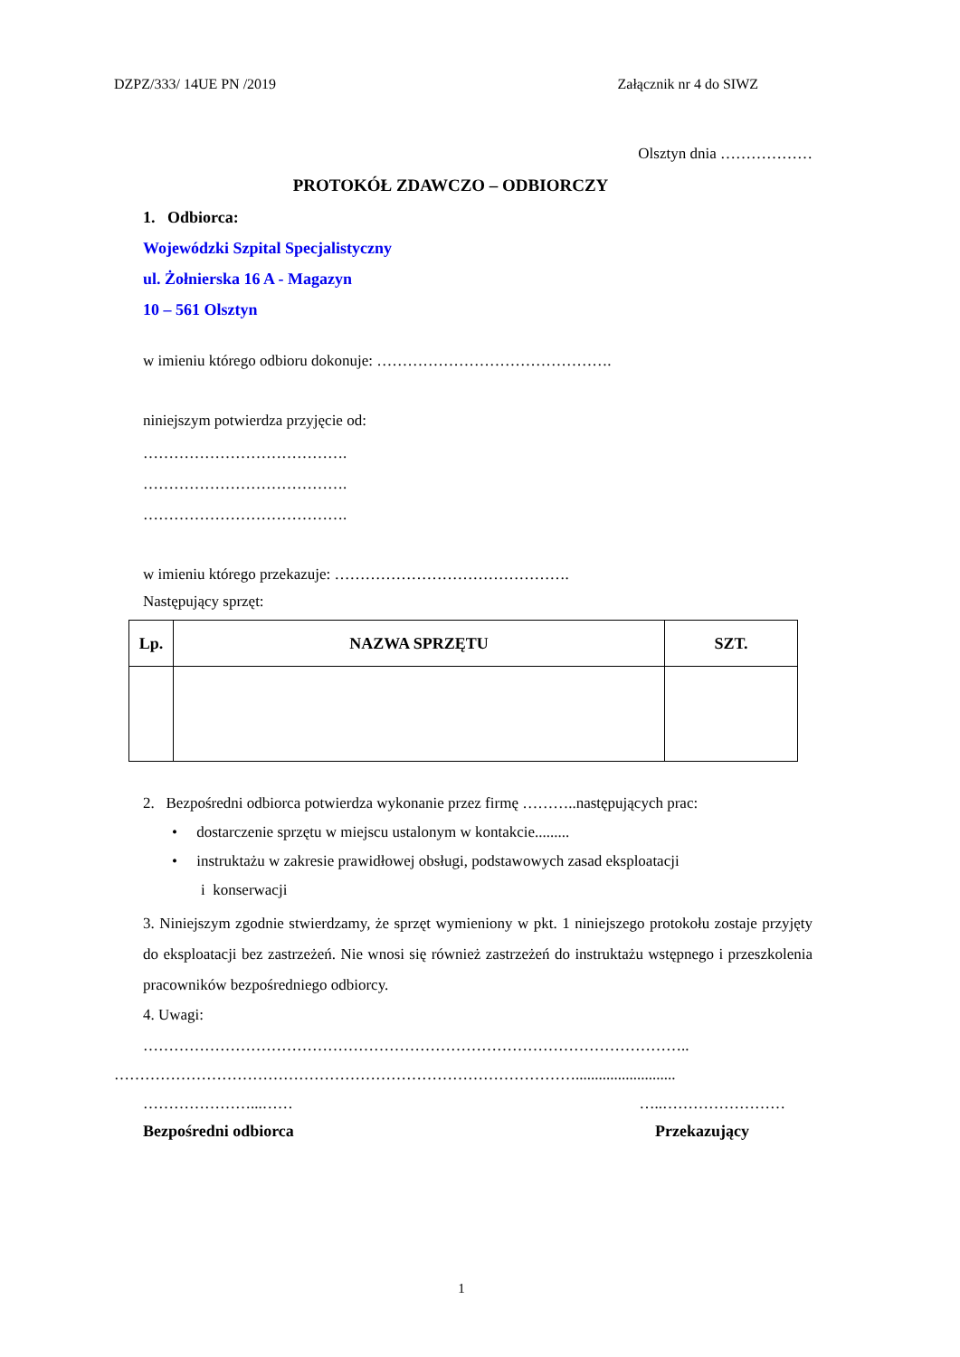DZPZ/333/ 14UE PN /2019 Załącznik nr 4 do SIWZ
Olsztyn dnia ………………
PROTOKÓŁ ZDAWCZO – ODBIORCZY
1. Odbiorca:
Wojewódzki Szpital Specjalistyczny
ul. Żołnierska 16 A - Magazyn
10 – 561 Olsztyn
w imieniu którego odbioru dokonuje: ……………………………………….
niniejszym potwierdza przyjęcie od:
………………………………….
………………………………….
………………………………….
w imieniu którego przekazuje: ……………………………………….
Następujący sprzęt:
| Lp. | NAZWA SPRZĘTU | SZT. |
| --- | --- | --- |
2. Bezpośredni odbiorca potwierdza wykonanie przez firmę ………..następujących prac:
• dostarczenie sprzętu w miejscu ustalonym w kontakcie.........
• instruktażu w zakresie prawidłowej obsługi, podstawowych zasad eksploatacji
i konserwacji
3. Niniejszym zgodnie stwierdzamy, że sprzęt wymieniony w pkt. 1 niniejszego protokołu zostaje przyjęty do eksploatacji bez zastrzeżeń. Nie wnosi się również zastrzeżeń do instruktażu wstępnego i przeszkolenia pracowników bezpośredniego odbiorcy.
4. Uwagi:
……………………………………………………………………………………………..
………………………………………………………………………………..........................
…………………...…… …..……………………
Bezpośredni odbiorca Przekazujący
1